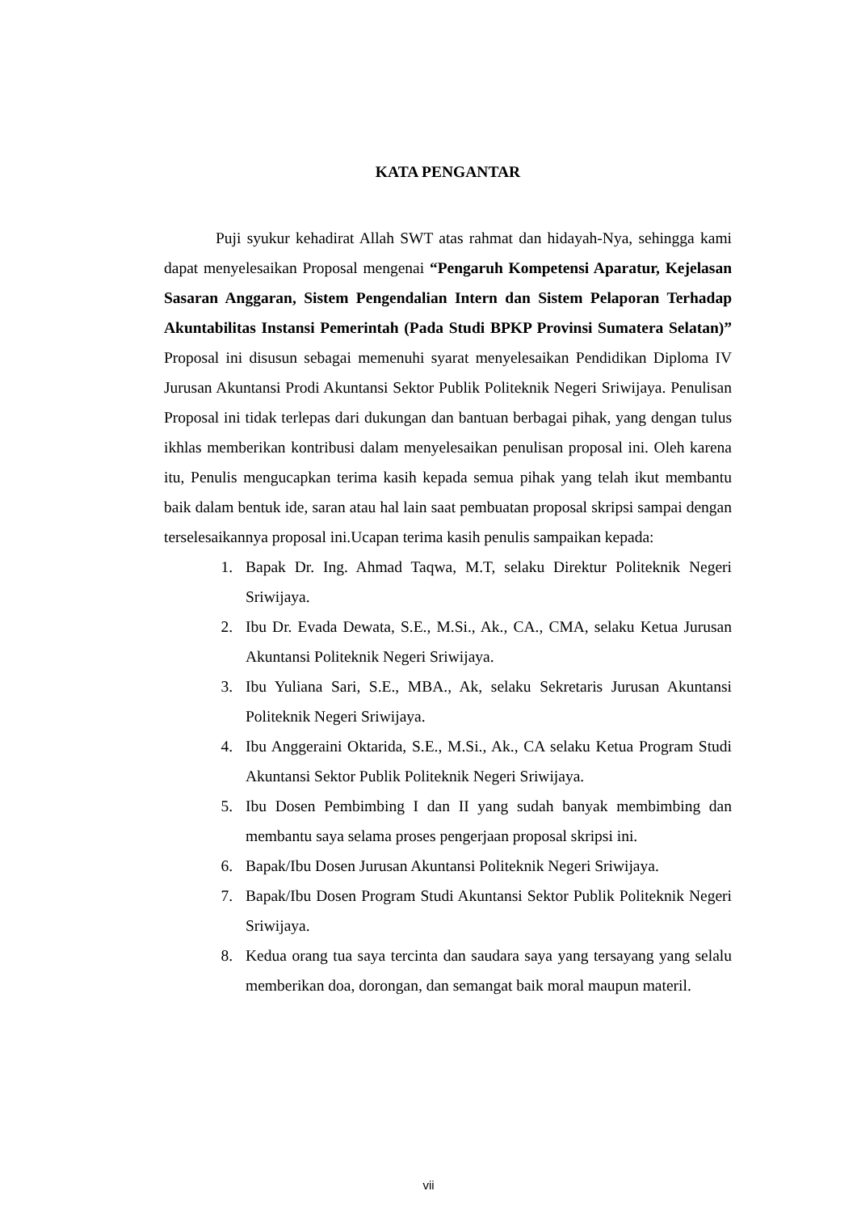KATA PENGANTAR
Puji syukur kehadirat Allah SWT atas rahmat dan hidayah-Nya, sehingga kami dapat menyelesaikan Proposal mengenai “Pengaruh Kompetensi Aparatur, Kejelasan Sasaran Anggaran, Sistem Pengendalian Intern dan Sistem Pelaporan Terhadap Akuntabilitas Instansi Pemerintah (Pada Studi BPKP Provinsi Sumatera Selatan)” Proposal ini disusun sebagai memenuhi syarat menyelesaikan Pendidikan Diploma IV Jurusan Akuntansi Prodi Akuntansi Sektor Publik Politeknik Negeri Sriwijaya. Penulisan Proposal ini tidak terlepas dari dukungan dan bantuan berbagai pihak, yang dengan tulus ikhlas memberikan kontribusi dalam menyelesaikan penulisan proposal ini. Oleh karena itu, Penulis mengucapkan terima kasih kepada semua pihak yang telah ikut membantu baik dalam bentuk ide, saran atau hal lain saat pembuatan proposal skripsi sampai dengan terselesaikannya proposal ini.Ucapan terima kasih penulis sampaikan kepada:
1. Bapak Dr. Ing. Ahmad Taqwa, M.T, selaku Direktur Politeknik Negeri Sriwijaya.
2. Ibu Dr. Evada Dewata, S.E., M.Si., Ak., CA., CMA, selaku Ketua Jurusan Akuntansi Politeknik Negeri Sriwijaya.
3. Ibu Yuliana Sari, S.E., MBA., Ak, selaku Sekretaris Jurusan Akuntansi Politeknik Negeri Sriwijaya.
4. Ibu Anggeraini Oktarida, S.E., M.Si., Ak., CA selaku Ketua Program Studi Akuntansi Sektor Publik Politeknik Negeri Sriwijaya.
5. Ibu Dosen Pembimbing I dan II yang sudah banyak membimbing dan membantu saya selama proses pengerjaan proposal skripsi ini.
6. Bapak/Ibu Dosen Jurusan Akuntansi Politeknik Negeri Sriwijaya.
7. Bapak/Ibu Dosen Program Studi Akuntansi Sektor Publik Politeknik Negeri Sriwijaya.
8. Kedua orang tua saya tercinta dan saudara saya yang tersayang yang selalu memberikan doa, dorongan, dan semangat baik moral maupun materil.
vii